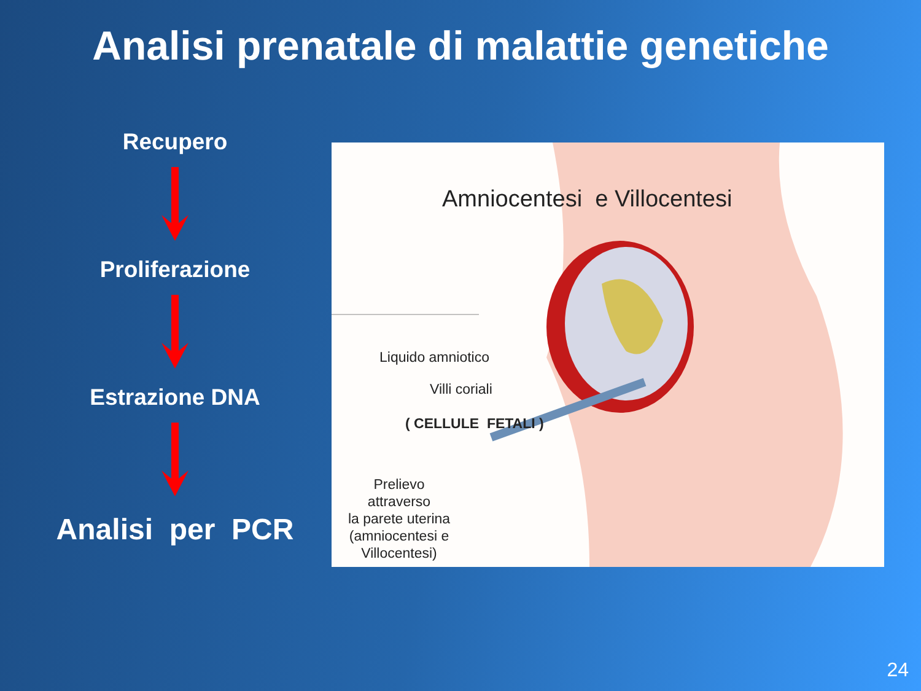Analisi prenatale di malattie genetiche
Recupero
Proliferazione
Estrazione DNA
Analisi per PCR
Amniocentesi e Villocentesi
Liquido amniotico
Villi coriali
( CELLULE FETALI )
Prelievo
attraverso
la parete uterina
(amniocentesi e Villocentesi)
24